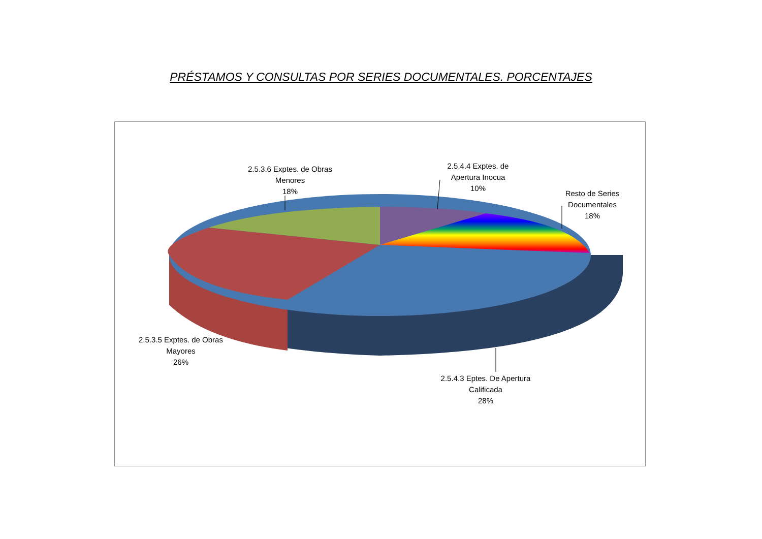PRÉSTAMOS Y CONSULTAS POR SERIES DOCUMENTALES. PORCENTAJES
2.5.3.6 Exptes. de Obras Menores
18%
2.5.4.4 Exptes. de Apertura Inocua
10%
Resto de Series Documentales
18%
2.5.3.5 Exptes. de Obras Mayores
26%
2.5.4.3 Eptes. De Apertura Calificada
28%